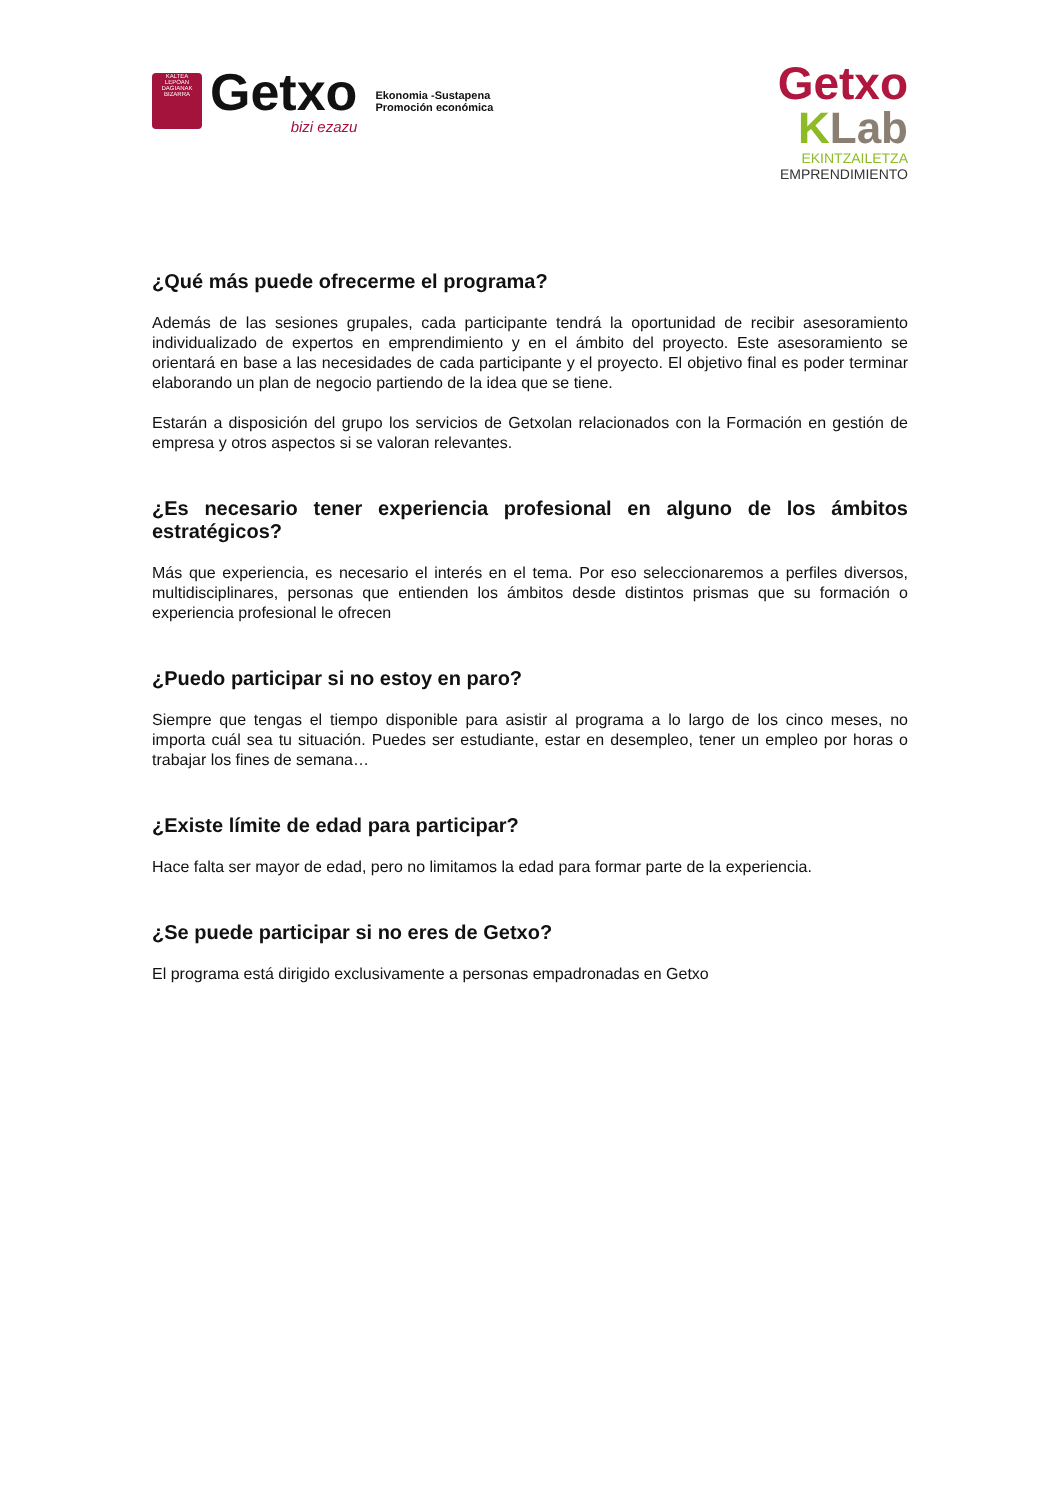KALTEA
LEPOAN DAGIANAK
BIZARRA
Getxo
bizi ezazu
Ekonomia -Sustapena
Promoción económica
Getxo
KLab
EKINTZAILETZA
EMPRENDIMIENTO
¿Qué más puede ofrecerme el programa?
Además de las sesiones grupales, cada participante tendrá la oportunidad de recibir asesoramiento individualizado de expertos en emprendimiento y en el ámbito del proyecto. Este asesoramiento se orientará en base a las necesidades de cada participante y el proyecto. El objetivo final es poder terminar elaborando un plan de negocio partiendo de la idea que se tiene.
Estarán a disposición del grupo los servicios de Getxolan relacionados con la Formación en gestión de empresa y otros aspectos si se valoran relevantes.
¿Es necesario tener experiencia profesional en alguno de los ámbitos estratégicos?
Más que experiencia, es necesario el interés en el tema. Por eso seleccionaremos a perfiles diversos, multidisciplinares, personas que entienden los ámbitos desde distintos prismas que su formación o experiencia profesional le ofrecen
¿Puedo participar si no estoy en paro?
Siempre que tengas el tiempo disponible para asistir al programa a lo largo de los cinco meses, no importa cuál sea tu situación. Puedes ser estudiante, estar en desempleo, tener un empleo por horas o trabajar los fines de semana…
¿Existe límite de edad para participar?
Hace falta ser mayor de edad, pero no limitamos la edad para formar parte de la experiencia.
¿Se puede participar si no eres de Getxo?
El programa está dirigido exclusivamente a personas empadronadas en Getxo